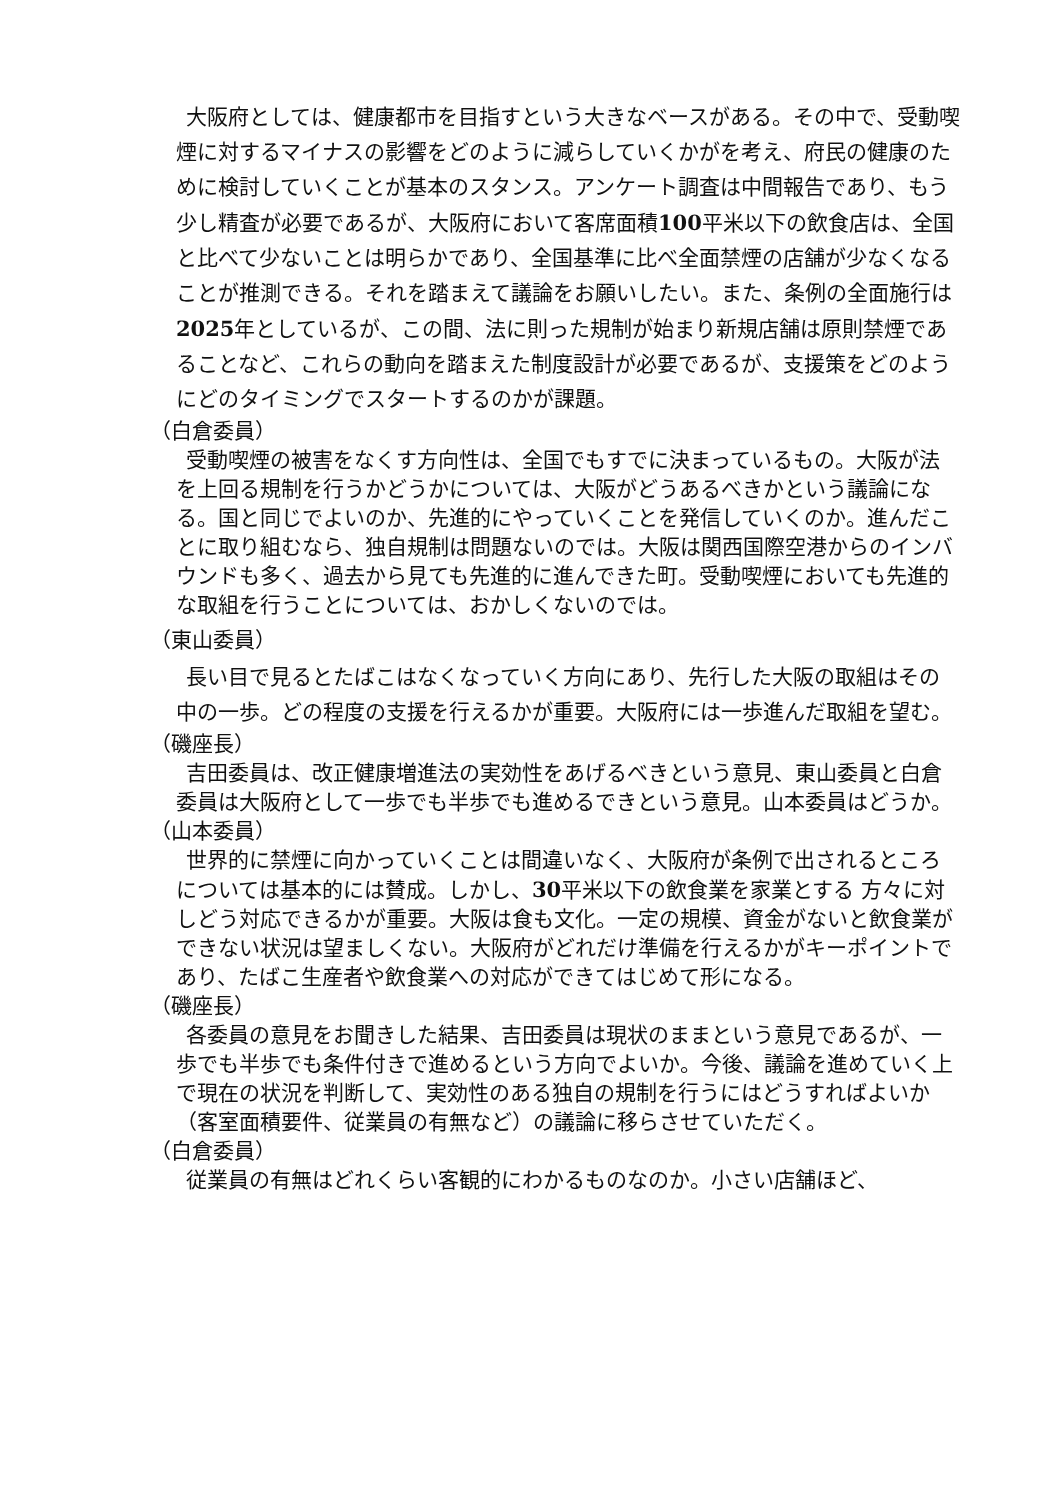大阪府としては、健康都市を目指すという大きなベースがある。その中で、受動喫煙に対するマイナスの影響をどのように減らしていくかがを考え、府民の健康のために検討していくことが基本のスタンス。アンケート調査は中間報告であり、もう少し精査が必要であるが、大阪府において客席面積100平米以下の飲食店は、全国と比べて少ないことは明らかであり、全国基準に比べ全面禁煙の店舗が少なくなることが推測できる。それを踏まえて議論をお願いしたい。また、条例の全面施行は2025年としているが、この間、法に則った規制が始まり新規店舗は原則禁煙であることなど、これらの動向を踏まえた制度設計が必要であるが、支援策をどのようにどのタイミングでスタートするのかが課題。
（白倉委員）
受動喫煙の被害をなくす方向性は、全国でもすでに決まっているもの。大阪が法を上回る規制を行うかどうかについては、大阪がどうあるべきかという議論になる。国と同じでよいのか、先進的にやっていくことを発信していくのか。進んだことに取り組むなら、独自規制は問題ないのでは。大阪は関西国際空港からのインバウンドも多く、過去から見ても先進的に進んできた町。受動喫煙においても先進的な取組を行うことについては、おかしくないのでは。
（東山委員）
長い目で見るとたばこはなくなっていく方向にあり、先行した大阪の取組はその中の一歩。どの程度の支援を行えるかが重要。大阪府には一歩進んだ取組を望む。
（磯座長）
吉田委員は、改正健康増進法の実効性をあげるべきという意見、東山委員と白倉委員は大阪府として一歩でも半歩でも進めるできという意見。山本委員はどうか。
（山本委員）
世界的に禁煙に向かっていくことは間違いなく、大阪府が条例で出されるところについては基本的には賛成。しかし、30平米以下の飲食業を家業とする 方々に対しどう対応できるかが重要。大阪は食も文化。一定の規模、資金がないと飲食業ができない状況は望ましくない。大阪府がどれだけ準備を行えるかがキーポイントであり、たばこ生産者や飲食業への対応ができてはじめて形になる。
（磯座長）
各委員の意見をお聞きした結果、吉田委員は現状のままという意見であるが、一歩でも半歩でも条件付きで進めるという方向でよいか。今後、議論を進めていく上で現在の状況を判断して、実効性のある独自の規制を行うにはどうすればよいか（客室面積要件、従業員の有無など）の議論に移らさせていただく。
（白倉委員）
従業員の有無はどれくらい客観的にわかるものなのか。小さい店舗ほど、